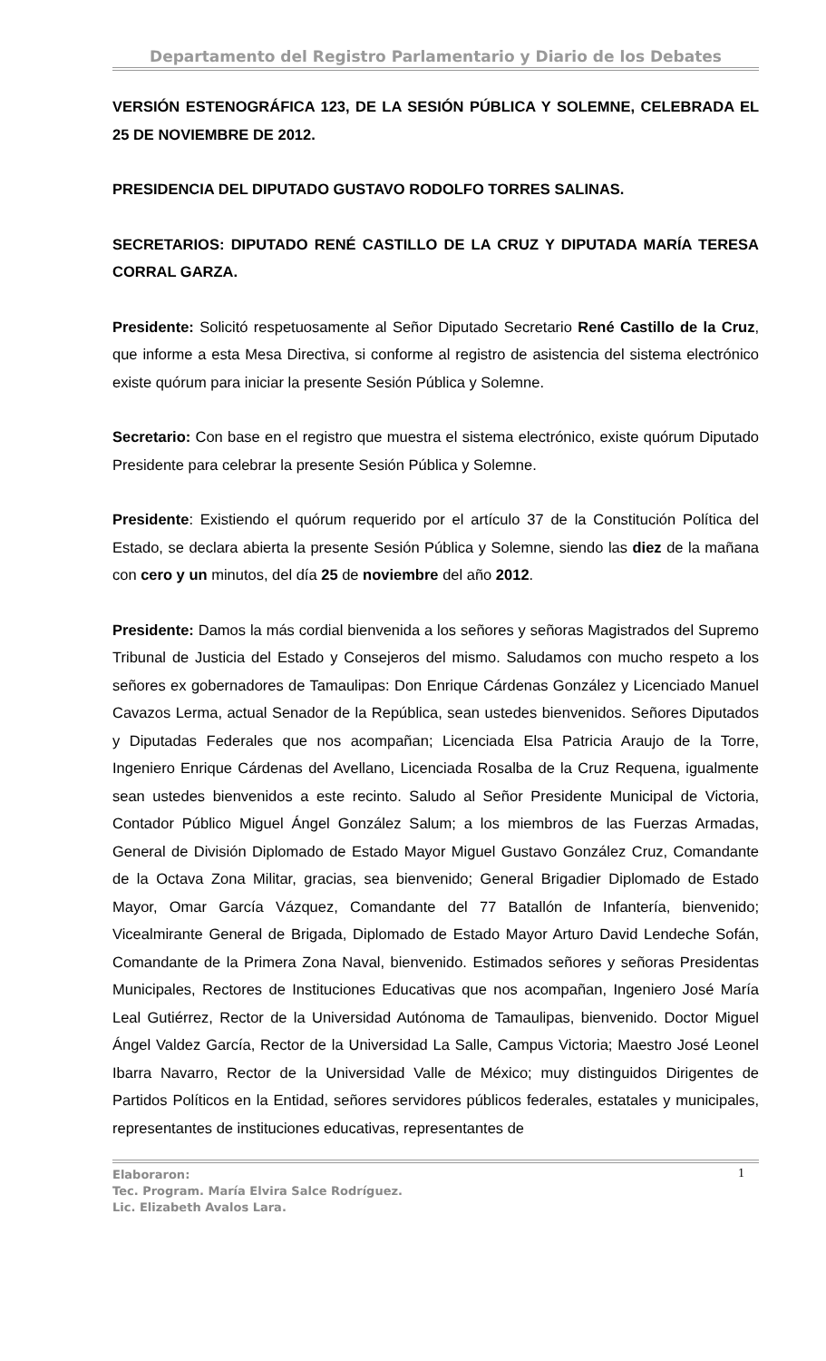Departamento del Registro Parlamentario y Diario de los Debates
VERSIÓN ESTENOGRÁFICA 123, DE LA SESIÓN PÚBLICA Y SOLEMNE, CELEBRADA EL 25 DE NOVIEMBRE DE 2012.
PRESIDENCIA DEL DIPUTADO GUSTAVO RODOLFO TORRES SALINAS.
SECRETARIOS: DIPUTADO RENÉ CASTILLO DE LA CRUZ Y DIPUTADA MARÍA TERESA CORRAL GARZA.
Presidente: Solicitó respetuosamente al Señor Diputado Secretario René Castillo de la Cruz, que informe a esta Mesa Directiva, si conforme al registro de asistencia del sistema electrónico existe quórum para iniciar la presente Sesión Pública y Solemne.
Secretario: Con base en el registro que muestra el sistema electrónico, existe quórum Diputado Presidente para celebrar la presente Sesión Pública y Solemne.
Presidente: Existiendo el quórum requerido por el artículo 37 de la Constitución Política del Estado, se declara abierta la presente Sesión Pública y Solemne, siendo las diez de la mañana con cero y un minutos, del día 25 de noviembre del año 2012.
Presidente: Damos la más cordial bienvenida a los señores y señoras Magistrados del Supremo Tribunal de Justicia del Estado y Consejeros del mismo. Saludamos con mucho respeto a los señores ex gobernadores de Tamaulipas: Don Enrique Cárdenas González y Licenciado Manuel Cavazos Lerma, actual Senador de la República, sean ustedes bienvenidos. Señores Diputados y Diputadas Federales que nos acompañan; Licenciada Elsa Patricia Araujo de la Torre, Ingeniero Enrique Cárdenas del Avellano, Licenciada Rosalba de la Cruz Requena, igualmente sean ustedes bienvenidos a este recinto. Saludo al Señor Presidente Municipal de Victoria, Contador Público Miguel Ángel González Salum; a los miembros de las Fuerzas Armadas, General de División Diplomado de Estado Mayor Miguel Gustavo González Cruz, Comandante de la Octava Zona Militar, gracias, sea bienvenido; General Brigadier Diplomado de Estado Mayor, Omar García Vázquez, Comandante del 77 Batallón de Infantería, bienvenido; Vicealmirante General de Brigada, Diplomado de Estado Mayor Arturo David Lendeche Sofán, Comandante de la Primera Zona Naval, bienvenido. Estimados señores y señoras Presidentas Municipales, Rectores de Instituciones Educativas que nos acompañan, Ingeniero José María Leal Gutiérrez, Rector de la Universidad Autónoma de Tamaulipas, bienvenido. Doctor Miguel Ángel Valdez García, Rector de la Universidad La Salle, Campus Victoria; Maestro José Leonel Ibarra Navarro, Rector de la Universidad Valle de México; muy distinguidos Dirigentes de Partidos Políticos en la Entidad, señores servidores públicos federales, estatales y municipales, representantes de instituciones educativas, representantes de
1 Elaboraron:
Tec. Program. María Elvira Salce Rodríguez.
Lic. Elizabeth Avalos Lara.